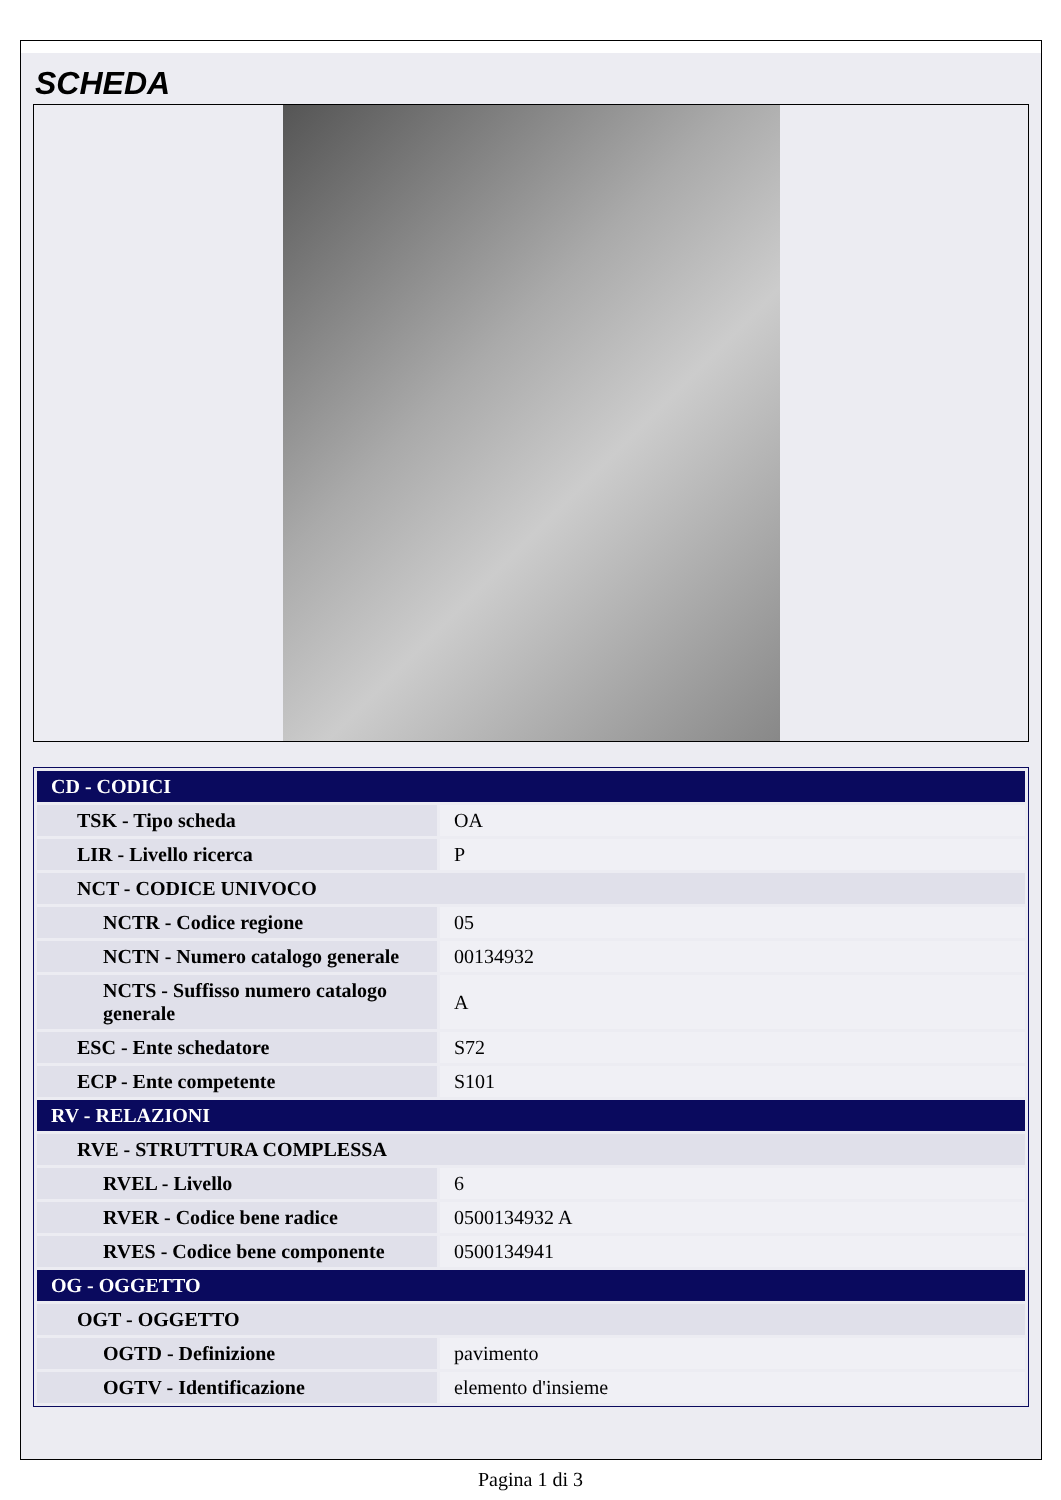SCHEDA
| CD - CODICI | |
| TSK - Tipo scheda | OA |
| LIR - Livello ricerca | P |
| NCT - CODICE UNIVOCO | |
| NCTR - Codice regione | 05 |
| NCTN - Numero catalogo generale | 00134932 |
| NCTS - Suffisso numero catalogo generale | A |
| ESC - Ente schedatore | S72 |
| ECP - Ente competente | S101 |
| RV - RELAZIONI | |
| RVE - STRUTTURA COMPLESSA | |
| RVEL - Livello | 6 |
| RVER - Codice bene radice | 0500134932 A |
| RVES - Codice bene componente | 0500134941 |
| OG - OGGETTO | |
| OGT - OGGETTO | |
| OGTD - Definizione | pavimento |
| OGTV - Identificazione | elemento d'insieme |
Pagina 1 di 3